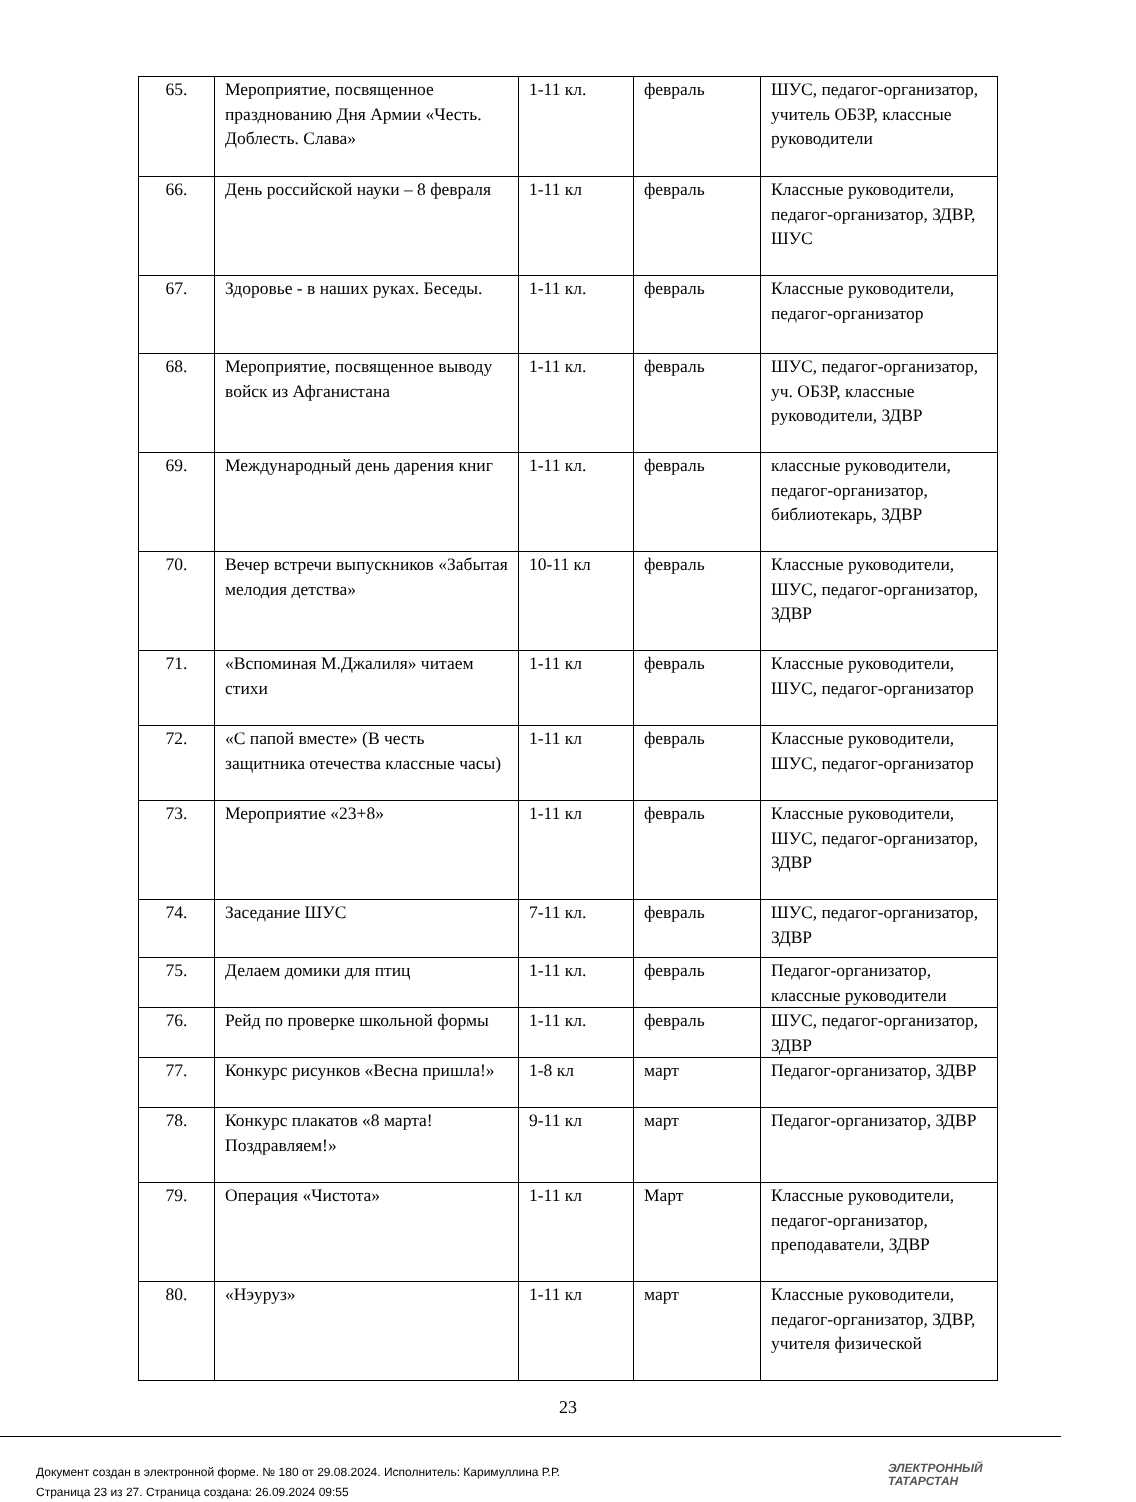| 65. | Мероприятие, посвященное празднованию Дня Армии «Честь. Доблесть. Слава» | 1-11 кл. | февраль | ШУС, педагог-организатор, учитель ОБЗР, классные руководители |
| 66. | День российской науки – 8 февраля | 1-11 кл | февраль | Классные руководители, педагог-организатор, ЗДВР, ШУС |
| 67. | Здоровье - в наших руках. Беседы. | 1-11 кл. | февраль | Классные руководители, педагог-организатор |
| 68. | Мероприятие, посвященное выводу войск из Афганистана | 1-11 кл. | февраль | ШУС, педагог-организатор, уч. ОБЗР, классные руководители, ЗДВР |
| 69. | Международный день дарения книг | 1-11 кл. | февраль | классные руководители, педагог-организатор, библиотекарь, ЗДВР |
| 70. | Вечер встречи выпускников «Забытая мелодия детства» | 10-11 кл | февраль | Классные руководители, ШУС, педагог-организатор, ЗДВР |
| 71. | «Вспоминая М.Джалиля» читаем стихи | 1-11 кл | февраль | Классные руководители, ШУС, педагог-организатор |
| 72. | «С папой вместе» (В честь защитника отечества классные часы) | 1-11 кл | февраль | Классные руководители, ШУС, педагог-организатор |
| 73. | Мероприятие «23+8» | 1-11 кл | февраль | Классные руководители, ШУС, педагог-организатор, ЗДВР |
| 74. | Заседание ШУС | 7-11 кл. | февраль | ШУС, педагог-организатор, ЗДВР |
| 75. | Делаем домики для птиц | 1-11 кл. | февраль | Педагог-организатор, классные руководители |
| 76. | Рейд по проверке школьной формы | 1-11 кл. | февраль | ШУС, педагог-организатор, ЗДВР |
| 77. | Конкурс рисунков «Весна пришла!» | 1-8 кл | март | Педагог-организатор, ЗДВР |
| 78. | Конкурс плакатов «8 марта! Поздравляем!» | 9-11 кл | март | Педагог-организатор, ЗДВР |
| 79. | Операция «Чистота» | 1-11 кл | Март | Классные руководители, педагог-организатор, преподаватели, ЗДВР |
| 80. | «Нэуруз» | 1-11 кл | март | Классные руководители, педагог-организатор, ЗДВР, учителя физической |
23
Документ создан в электронной форме. № 180 от 29.08.2024. Исполнитель: Каримуллина Р.Р.
Страница 23 из 27. Страница создана: 26.09.2024 09:55
ЭЛЕКТРОННЫЙ
ТАТАРСТАН